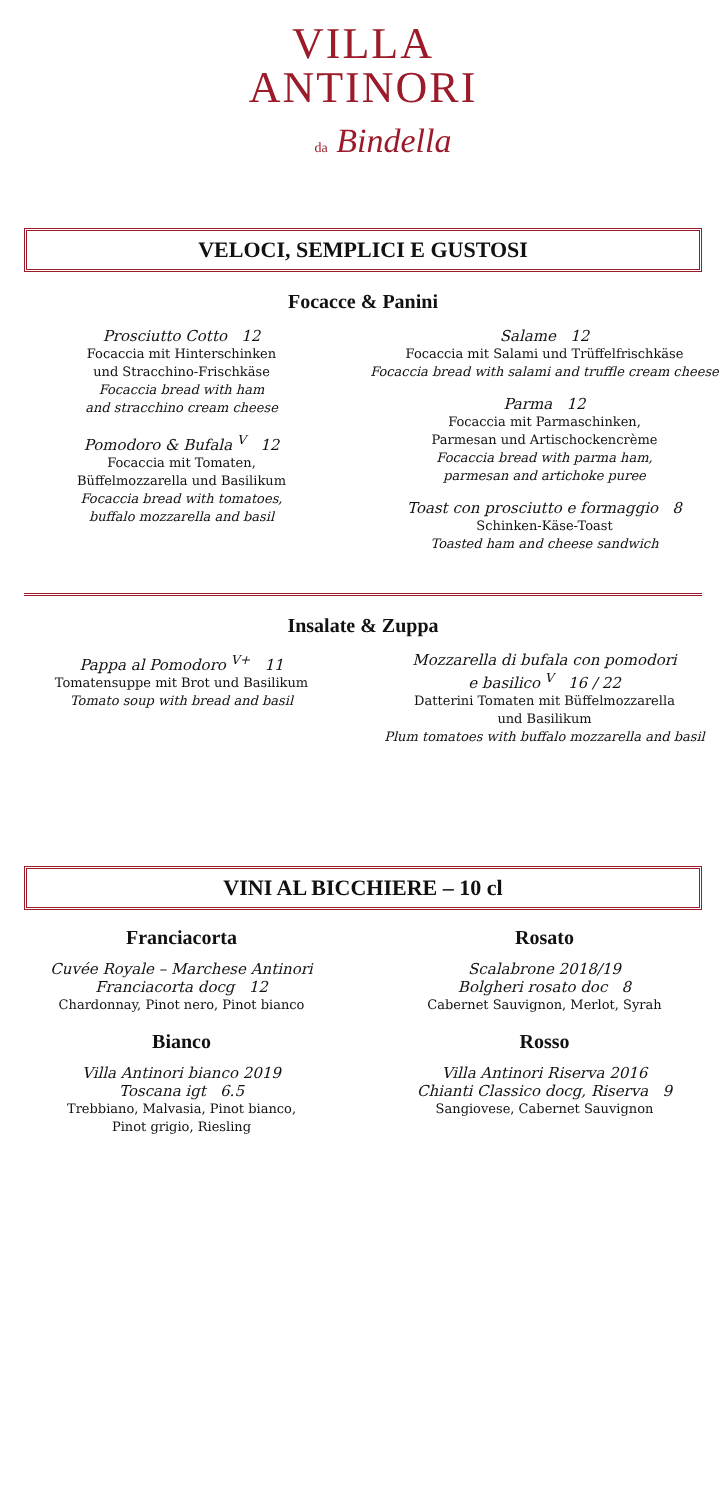VILLA
ANTINORI
da Bindella
VELOCI, SEMPLICI E GUSTOSI
Focacce & Panini
Prosciutto Cotto 12
Focaccia mit Hinterschinken
und Stracchino-Frischkäse
Focaccia bread with ham
and stracchino cream cheese
Pomodoro & Bufala <sup>V</sup> 12
Focaccia mit Tomaten,
Büffelmozzarella und Basilikum
Focaccia bread with tomatoes,
buffalo mozzarella and basil
Salame 12
Focaccia mit Salami und Trüffelfrischkäse
Focaccia bread with salami and truffle cream cheese
Parma 12
Focaccia mit Parmaschinken,
Parmesan und Artischockencrème
Focaccia bread with parma ham,
parmesan and artichoke puree
Toast con prosciutto e formaggio 8
Schinken-Käse-Toast
Toasted ham and cheese sandwich
Insalate & Zuppa
Pappa al Pomodoro <sup>V+</sup> 11
Tomatensuppe mit Brot und Basilikum
Tomato soup with bread and basil
Mozzarella di bufala con pomodori
e basilico <sup>V</sup> 16 / 22
Datterini Tomaten mit Büffelmozzarella
und Basilikum
Plum tomatoes with buffalo mozzarella and basil
VINI AL BICCHIERE – 10 cl
Franciacorta
Cuvée Royale – Marchese Antinori
Franciacorta docg 12
Chardonnay, Pinot nero, Pinot bianco
Bianco
Villa Antinori bianco 2019
Toscana igt 6.5
Trebbiano, Malvasia, Pinot bianco,
Pinot grigio, Riesling
Rosato
Scalabrone 2018/19
Bolgheri rosato doc 8
Cabernet Sauvignon, Merlot, Syrah
Rosso
Villa Antinori Riserva 2016
Chianti Classico docg, Riserva 9
Sangiovese, Cabernet Sauvignon